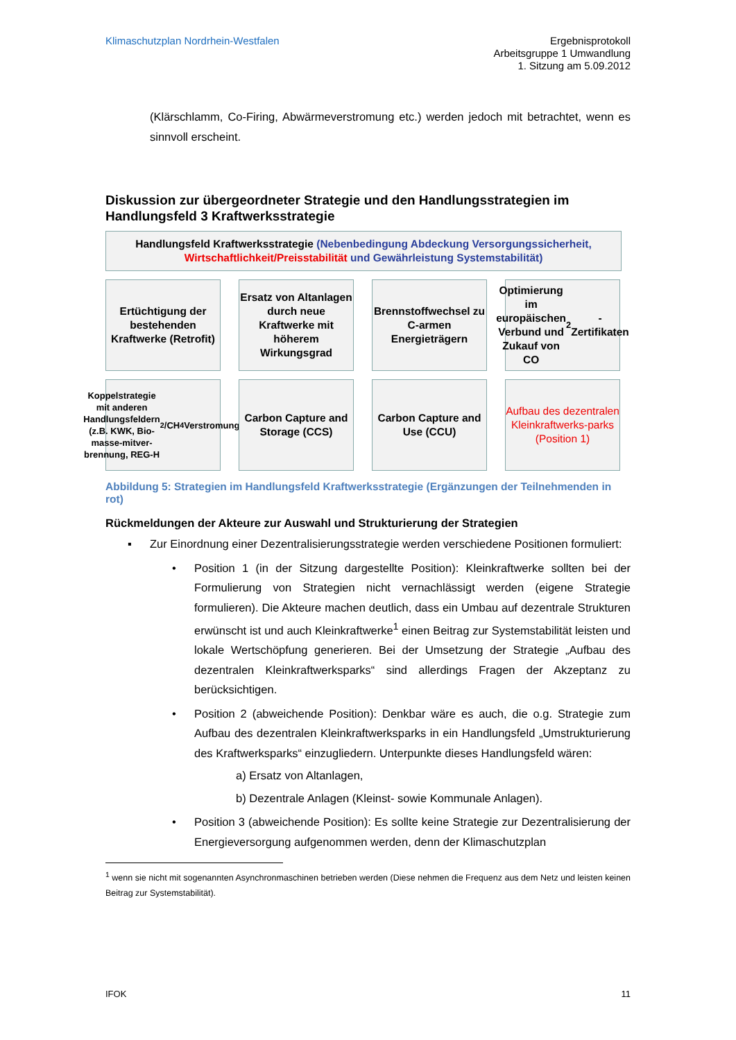Klimaschutzplan Nordrhein-Westfalen
Ergebnisprotokoll
Arbeitsgruppe 1 Umwandlung
1. Sitzung am 5.09.2012
(Klärschlamm, Co-Firing, Abwärmeverstromung etc.) werden jedoch mit betrachtet, wenn es sinnvoll erscheint.
Diskussion zur übergeordneter Strategie und den Handlungsstrategien im Handlungsfeld 3 Kraftwerksstrategie
Handlungsfeld Kraftwerksstrategie (Nebenbedingung Abdeckung Versorgungssicherheit,
Wirtschaftlichkeit/Preisstabilität und Gewährleistung Systemstabilität)
Ertüchtigung der bestehenden Kraftwerke (Retrofit)
Ersatz von Altanlagen durch neue Kraftwerke mit höherem Wirkungsgrad
Brennstoffwechsel zu C-armen Energieträgern
Optimierung im europäischen Verbund und Zukauf von CO<sub>2</sub>-Zertifikaten
Koppelstrategie mit anderen Handlungsfeldern (z.B. KWK, Bio-masse-mitver-brennung, REG-H<sub>2</sub>/CH<sub>4</sub> Verstromung)
Carbon Capture and Storage (CCS)
Carbon Capture and Use (CCU)
Aufbau des dezentralen Kleinkraftwerks-parks (Position 1)
Abbildung 5: Strategien im Handlungsfeld Kraftwerksstrategie (Ergänzungen der Teilnehmenden in rot)
Rückmeldungen der Akteure zur Auswahl und Strukturierung der Strategien
▪ Zur Einordnung einer Dezentralisierungsstrategie werden verschiedene Positionen formuliert:
• Position 1 (in der Sitzung dargestellte Position): Kleinkraftwerke sollten bei der Formulierung von Strategien nicht vernachlässigt werden (eigene Strategie formulieren). Die Akteure machen deutlich, dass ein Umbau auf dezentrale Strukturen erwünscht ist und auch Kleinkraftwerke<sup>1</sup> einen Beitrag zur Systemstabilität leisten und lokale Wertschöpfung generieren. Bei der Umsetzung der Strategie „Aufbau des dezentralen Kleinkraftwerksparks“ sind allerdings Fragen der Akzeptanz zu berücksichtigen.
• Position 2 (abweichende Position): Denkbar wäre es auch, die o.g. Strategie zum Aufbau des dezentralen Kleinkraftwerksparks in ein Handlungsfeld „Umstrukturierung des Kraftwerksparks“ einzugliedern. Unterpunkte dieses Handlungsfeld wären:
a) Ersatz von Altanlagen,
b) Dezentrale Anlagen (Kleinst- sowie Kommunale Anlagen).
• Position 3 (abweichende Position): Es sollte keine Strategie zur Dezentralisierung der Energieversorgung aufgenommen werden, denn der Klimaschutzplan
<sup>1</sup> wenn sie nicht mit sogenannten Asynchronmaschinen betrieben werden (Diese nehmen die Frequenz aus dem Netz und leisten keinen Beitrag zur Systemstabilität).
IFOK 11